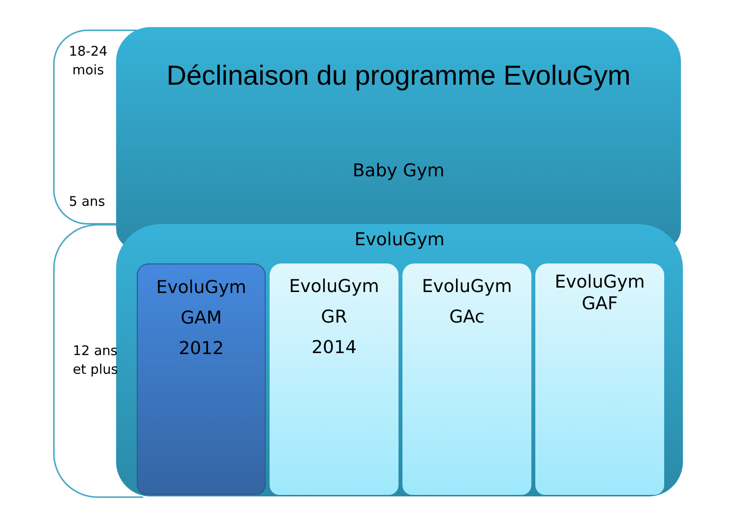18-24
mois
5 ans
12 ans
et plus
Déclinaison du programme EvoluGym
Baby Gym
EvoluGym
EvoluGym
GAM
2012
EvoluGym
GR
2014
EvoluGym
GAc
EvoluGym
GAF